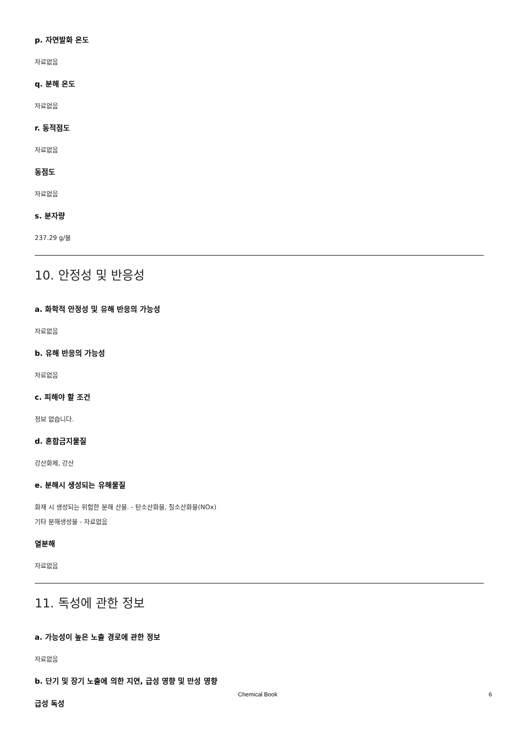p. 자연발화 온도
자료없음
q. 분해 온도
자료없음
r. 동적점도
자료없음
동점도
자료없음
s. 분자량
237.29 g/몰
10. 안정성 및 반응성
a. 화학적 안정성 및 유해 반응의 가능성
자료없음
b. 유해 반응의 가능성
자료없음
c. 피해야 할 조건
정보 없습니다.
d. 혼합금지물질
강산화제, 강산
e. 분해시 생성되는 유해물질
화재 시 생성되는 위험한 분해 산물. - 탄소산화물, 질소산화물(NOx)
기타 분해생성물 - 자료없음
열분해
자료없음
11. 독성에 관한 정보
a. 가능성이 높은 노출 경로에 관한 정보
자료없음
b. 단기 및 장기 노출에 의한 지연, 급성 영향 및 만성 영향
급성 독성
Chemical Book 6